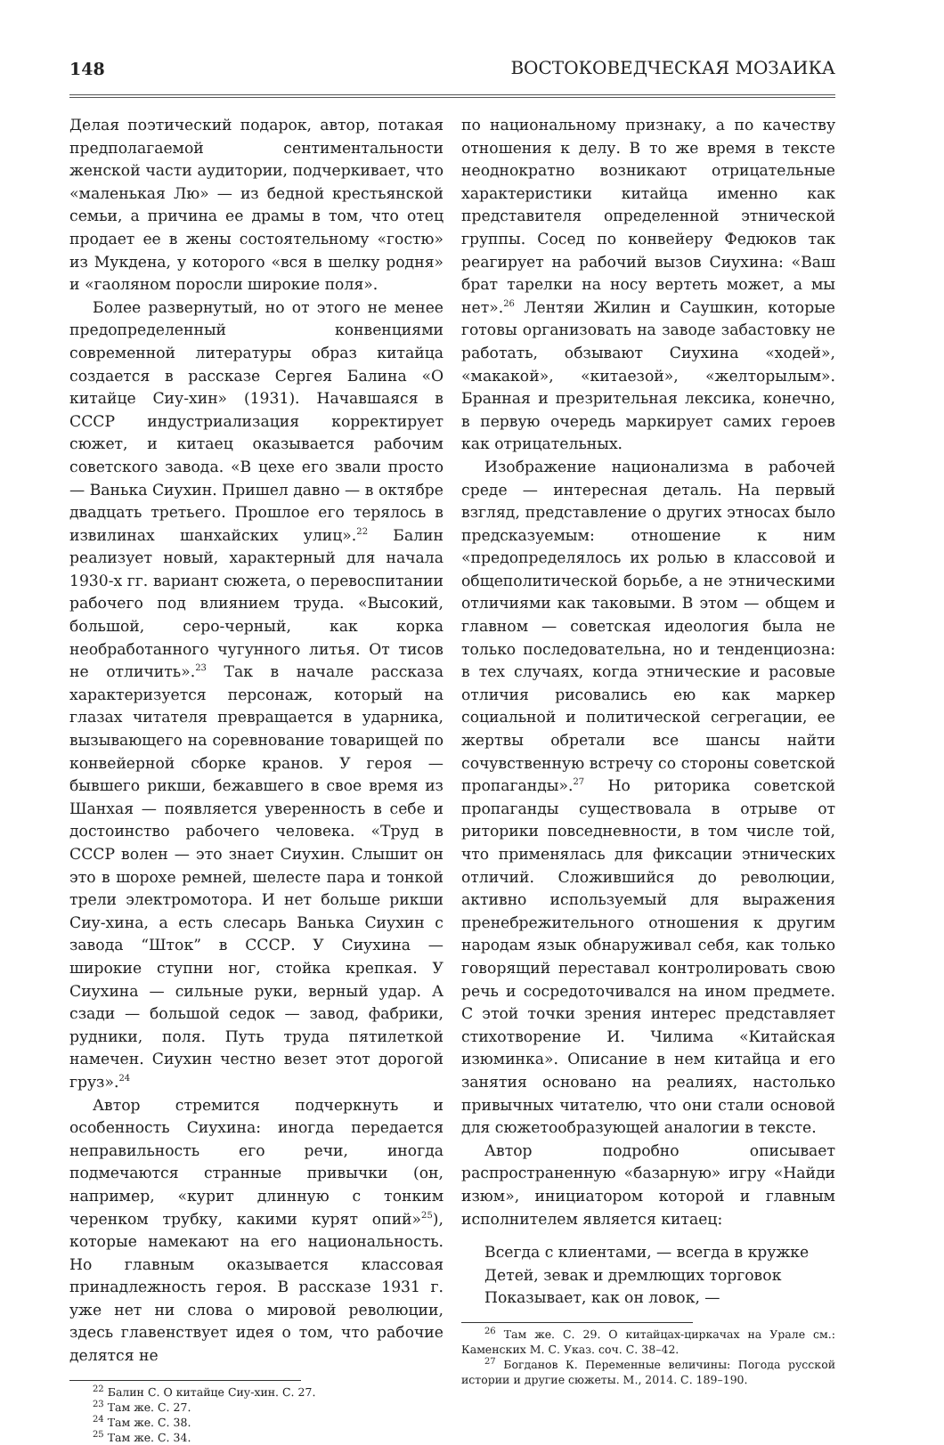148 ВОСТОКОВЕДЧЕСКАЯ МОЗАИКА
Делая поэтический подарок, автор, потакая предполагаемой сентиментальности женской части аудитории, подчеркивает, что «маленькая Лю» — из бедной крестьянской семьи, а причина ее драмы в том, что отец продает ее в жены состоятельному «гостю» из Мукдена, у которого «вся в шелку родня» и «гаоляном поросли широкие поля».
Более развернутый, но от этого не менее предопределенный конвенциями современной литературы образ китайца создается в рассказе Сергея Балина «О китайце Сиу-хин» (1931). Начавшаяся в СССР индустриализация корректирует сюжет, и китаец оказывается рабочим советского завода. «В цехе его звали просто — Ванька Сиухин. Пришел давно — в октябре двадцать третьего. Прошлое его терялось в извилинах шанхайских улиц».<sup>22</sup> Балин реализует новый, характерный для начала 1930-х гг. вариант сюжета, о перевоспитании рабочего под влиянием труда. «Высокий, большой, серо-черный, как корка необработанного чугунного литья. От тисов не отличить».<sup>23</sup> Так в начале рассказа характеризуется персонаж, который на глазах читателя превращается в ударника, вызывающего на соревнование товарищей по конвейерной сборке кранов. У героя — бывшего рикши, бежавшего в свое время из Шанхая — появляется уверенность в себе и достоинство рабочего человека. «Труд в СССР волен — это знает Сиухин. Слышит он это в шорохе ремней, шелесте пара и тонкой трели электромотора. И нет больше рикши Сиу-хина, а есть слесарь Ванька Сиухин с завода “Шток” в СССР. У Сиухина — широкие ступни ног, стойка крепкая. У Сиухина — сильные руки, верный удар. А сзади — большой седок — завод, фабрики, рудники, поля. Путь труда пятилеткой намечен. Сиухин честно везет этот дорогой груз».<sup>24</sup>
Автор стремится подчеркнуть и особенность Сиухина: иногда передается неправильность его речи, иногда подмечаются странные привычки (он, например, «курит длинную с тонким черенком трубку, какими курят опий»<sup>25</sup>), которые намекают на его национальность. Но главным оказывается классовая принадлежность героя. В рассказе 1931 г. уже нет ни слова о мировой революции, здесь главенствует идея о том, что рабочие делятся не
<sup>22</sup> Балин С. О китайце Сиу-хин. С. 27.
<sup>23</sup> Там же. С. 27.
<sup>24</sup> Там же. С. 38.
<sup>25</sup> Там же. С. 34.
по национальному признаку, а по качеству отношения к делу. В то же время в тексте неоднократно возникают отрицательные характеристики китайца именно как представителя определенной этнической группы. Сосед по конвейеру Федюков так реагирует на рабочий вызов Сиухина: «Ваш брат тарелки на носу вертеть может, а мы нет».<sup>26</sup> Лентяи Жилин и Саушкин, которые готовы организовать на заводе забастовку не работать, обзывают Сиухина «ходей», «макакой», «китаезой», «желторылым». Бранная и презрительная лексика, конечно, в первую очередь маркирует самих героев как отрицательных.
Изображение национализма в рабочей среде — интересная деталь. На первый взгляд, представление о других этносах было предсказуемым: отношение к ним «предопределялось их ролью в классовой и общеполитической борьбе, а не этническими отличиями как таковыми. В этом — общем и главном — советская идеология была не только последовательна, но и тенденциозна: в тех случаях, когда этнические и расовые отличия рисовались ею как маркер социальной и политической сегрегации, ее жертвы обретали все шансы найти сочувственную встречу со стороны советской пропаганды».<sup>27</sup> Но риторика советской пропаганды существовала в отрыве от риторики повседневности, в том числе той, что применялась для фиксации этнических отличий. Сложившийся до революции, активно используемый для выражения пренебрежительного отношения к другим народам язык обнаруживал себя, как только говорящий переставал контролировать свою речь и сосредоточивался на ином предмете. С этой точки зрения интерес представляет стихотворение И. Чилима «Китайская изюминка». Описание в нем китайца и его занятия основано на реалиях, настолько привычных читателю, что они стали основой для сюжетообразующей аналогии в тексте.
Автор подробно описывает распространенную «базарную» игру «Найди изюм», инициатором которой и главным исполнителем является китаец:
Всегда с клиентами, — всегда в кружке
Детей, зевак и дремлющих торговок
Показывает, как он ловок, —
<sup>26</sup> Там же. С. 29. О китайцах-циркачах на Урале см.: Каменских М. С. Указ. соч. С. 38–42.
<sup>27</sup> Богданов К. Переменные величины: Погода русской истории и другие сюжеты. М., 2014. С. 189–190.